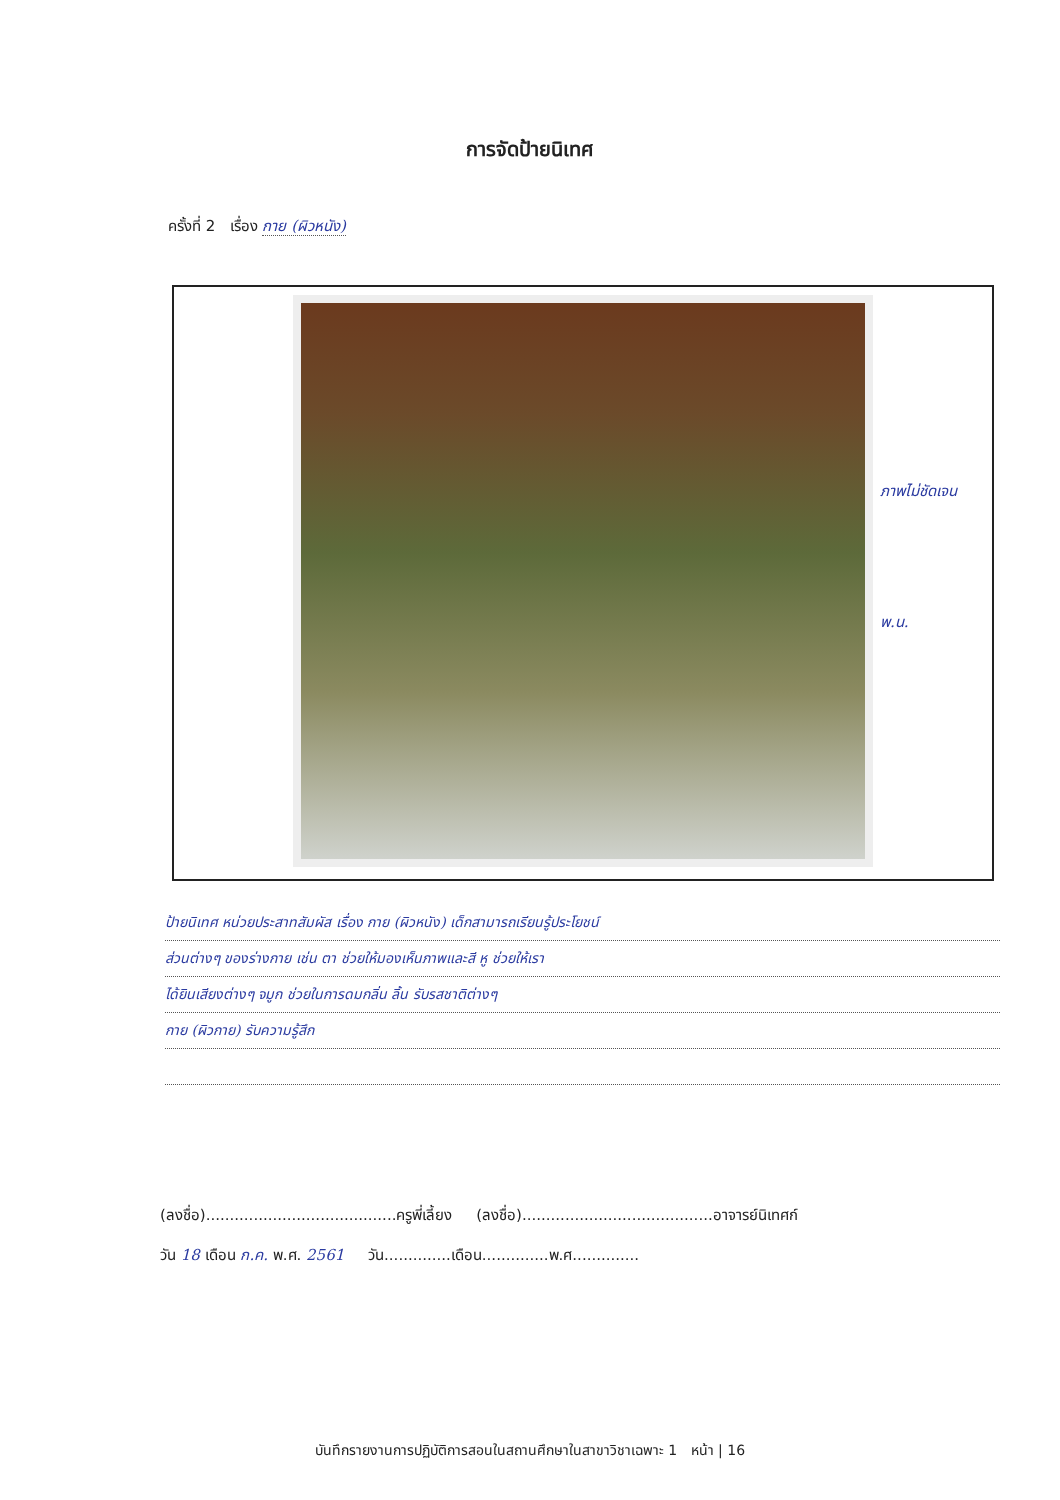การจัดป้ายนิเทศ
ครั้งที่ 2 เรื่อง กาย (ผิวหนัง)
ภาพไม่ชัดเจน
พ.น.
ป้ายนิเทศ หน่วยประสาทสัมผัส เรื่อง กาย (ผิวหนัง) เด็กสามารถเรียนรู้ประโยชน์
ส่วนต่างๆ ของร่างกาย เช่น ตา ช่วยให้มองเห็นภาพและสี หู ช่วยให้เรา
ได้ยินเสียงต่างๆ จมูก ช่วยในการดมกลิ่น ลิ้น รับรสชาติต่างๆ
กาย (ผิวกาย) รับความรู้สึก
(ลงชื่อ)........................................ครูพี่เลี้ยง (ลงชื่อ)........................................อาจารย์นิเทศก์
วัน 18 เดือน ก.ค. พ.ศ. 2561 วัน..............เดือน..............พ.ศ..............
บันทึกรายงานการปฏิบัติการสอนในสถานศึกษาในสาขาวิชาเฉพาะ 1 หน้า | 16